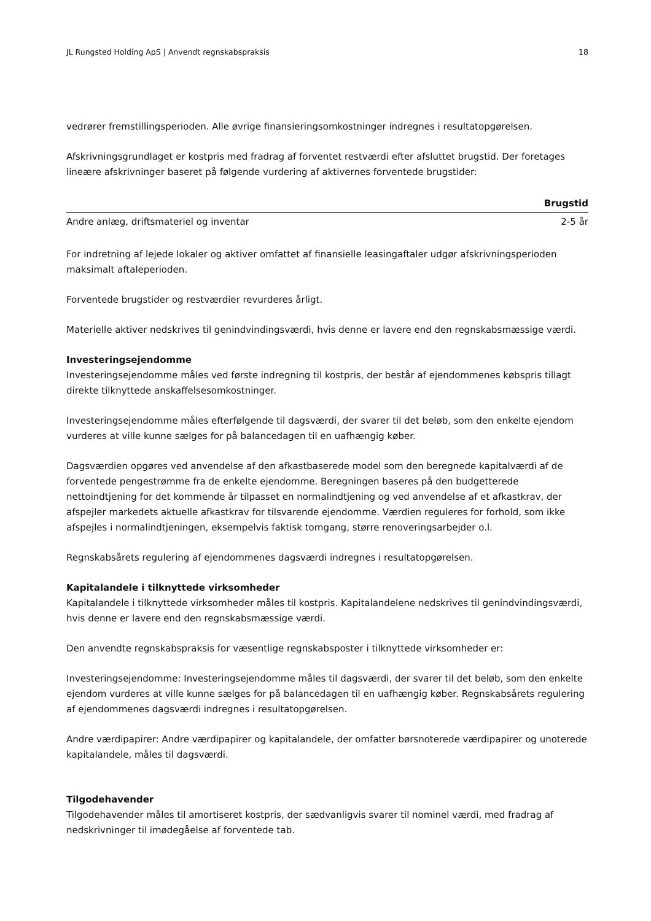JL Rungsted Holding ApS | Anvendt regnskabspraksis 18
vedrører fremstillingsperioden. Alle øvrige finansieringsomkostninger indregnes i resultatopgørelsen.
Afskrivningsgrundlaget er kostpris med fradrag af forventet restværdi efter afsluttet brugstid. Der foretages lineære afskrivninger baseret på følgende vurdering af aktivernes forventede brugstider:
| | Brugstid |
| --- | --- |
| Andre anlæg, driftsmateriel og inventar | 2-5 år |
For indretning af lejede lokaler og aktiver omfattet af finansielle leasingaftaler udgør afskrivningsperioden maksimalt aftaleperioden.
Forventede brugstider og restværdier revurderes årligt.
Materielle aktiver nedskrives til genindvindingsværdi, hvis denne er lavere end den regnskabsmæssige værdi.
Investeringsejendomme
Investeringsejendomme måles ved første indregning til kostpris, der består af ejendommenes købspris tillagt direkte tilknyttede anskaffelsesomkostninger.
Investeringsejendomme måles efterfølgende til dagsværdi, der svarer til det beløb, som den enkelte ejendom vurderes at ville kunne sælges for på balancedagen til en uafhængig køber.
Dagsværdien opgøres ved anvendelse af den afkastbaserede model som den beregnede kapitalværdi af de forventede pengestrømme fra de enkelte ejendomme. Beregningen baseres på den budgetterede nettoindtjening for det kommende år tilpasset en normalindtjening og ved anvendelse af et afkastkrav, der afspejler markedets aktuelle afkastkrav for tilsvarende ejendomme. Værdien reguleres for forhold, som ikke afspejles i normalindtjeningen, eksempelvis faktisk tomgang, større renoveringsarbejder o.l.
Regnskabsårets regulering af ejendommenes dagsværdi indregnes i resultatopgørelsen.
Kapitalandele i tilknyttede virksomheder
Kapitalandele i tilknyttede virksomheder måles til kostpris. Kapitalandelene nedskrives til genindvindingsværdi, hvis denne er lavere end den regnskabsmæssige værdi.
Den anvendte regnskabspraksis for væsentlige regnskabsposter i tilknyttede virksomheder er:
Investeringsejendomme: Investeringsejendomme måles til dagsværdi, der svarer til det beløb, som den enkelte ejendom vurderes at ville kunne sælges for på balancedagen til en uafhængig køber. Regnskabsårets regulering af ejendommenes dagsværdi indregnes i resultatopgørelsen.
Andre værdipapirer: Andre værdipapirer og kapitalandele, der omfatter børsnoterede værdipapirer og unoterede kapitalandele, måles til dagsværdi.
Tilgodehavender
Tilgodehavender måles til amortiseret kostpris, der sædvanligvis svarer til nominel værdi, med fradrag af nedskrivninger til imødegåelse af forventede tab.